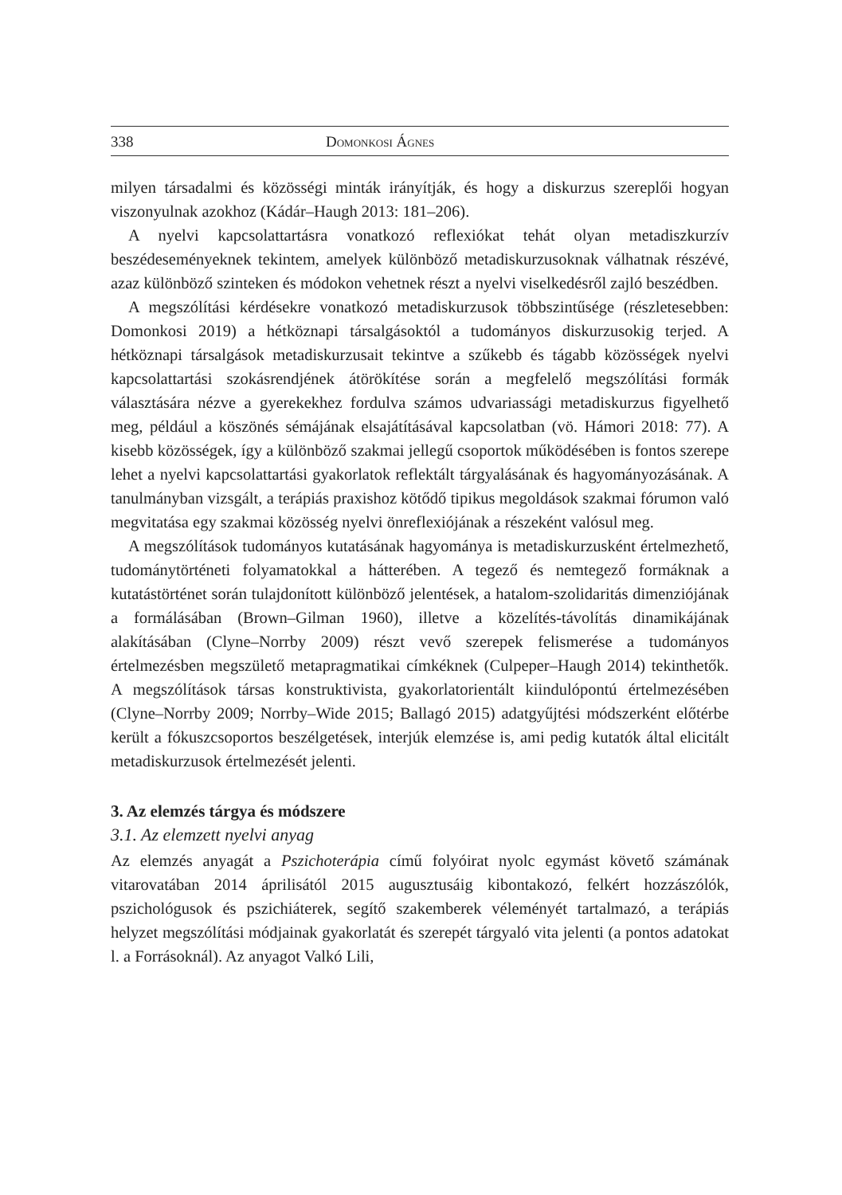338 Domonkosi Ágnes
milyen társadalmi és közösségi minták irányítják, és hogy a diskurzus szereplői hogyan viszonyulnak azokhoz (Kádár–Haugh 2013: 181–206).
A nyelvi kapcsolattartásra vonatkozó reflexiókat tehát olyan metadiszkurzív beszédeseményeknek tekintem, amelyek különböző metadiskurzusoknak válhatnak részévé, azaz különböző szinteken és módokon vehetnek részt a nyelvi viselkedésről zajló beszédben.
A megszólítási kérdésekre vonatkozó metadiskurzusok többszintűsége (részletesebben: Domonkosi 2019) a hétköznapi társalgásoktól a tudományos diskurzusokig terjed. A hétköznapi társalgások metadiskurzusait tekintve a szűkebb és tágabb közösségek nyelvi kapcsolattartási szokásrendjének átörökítése során a megfelelő megszólítási formák választására nézve a gyerekekhez fordulva számos udvariassági metadiskurzus figyelhető meg, például a köszönés sémájának elsajátításával kapcsolatban (vö. Hámori 2018: 77). A kisebb közösségek, így a különböző szakmai jellegű csoportok működésében is fontos szerepe lehet a nyelvi kapcsolattartási gyakorlatok reflektált tárgyalásának és hagyományozásának. A tanulmányban vizsgált, a terápiás praxishoz kötődő tipikus megoldások szakmai fórumon való megvitatása egy szakmai közösség nyelvi önreflexiójának a részeként valósul meg.
A megszólítások tudományos kutatásának hagyománya is metadiskurzusként értelmezhető, tudománytörténeti folyamatokkal a hátterében. A tegező és nemtegező formáknak a kutatástörténet során tulajdonított különböző jelentések, a hatalom-szolidaritás dimenziójának a formálásában (Brown–Gilman 1960), illetve a közelítés-távolítás dinamikájának alakításában (Clyne–Norrby 2009) részt vevő szerepek felismerése a tudományos értelmezésben megszülető metapragmatikai címkéknek (Culpeper–Haugh 2014) tekinthetők. A megszólítások társas konstruktivista, gyakorlatorientált kiindulópontú értelmezésében (Clyne–Norrby 2009; Norrby–Wide 2015; Ballagó 2015) adatgyűjtési módszerként előtérbe került a fókuszcsoportos beszélgetések, interjúk elemzése is, ami pedig kutatók által elicitált metadiskurzusok értelmezését jelenti.
3. Az elemzés tárgya és módszere
3.1. Az elemzett nyelvi anyag
Az elemzés anyagát a Pszichoterápia című folyóirat nyolc egymást követő számának vitarovatában 2014 áprilisától 2015 augusztusáig kibontakozó, felkért hozzászólók, pszichológusok és pszichiáterek, segítő szakemberek véleményét tartalmazó, a terápiás helyzet megszólítási módjainak gyakorlatát és szerepét tárgyaló vita jelenti (a pontos adatokat l. a Forrásoknál). Az anyagot Valkó Lili,